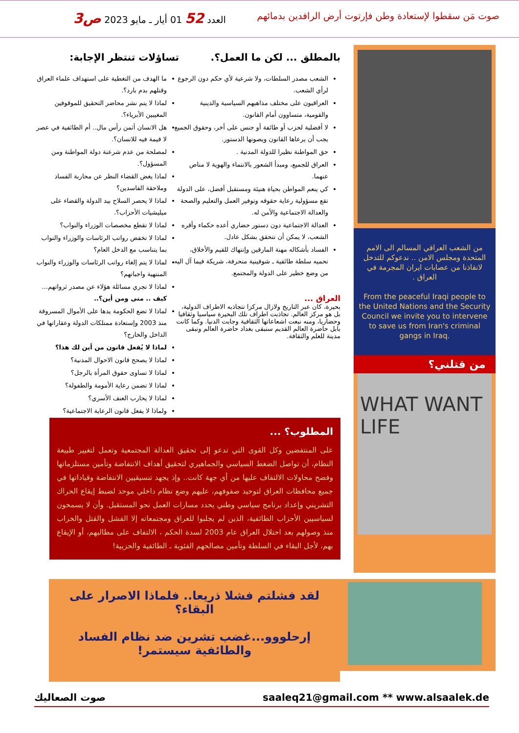صوت مَن سقطوا لإستعادة وطن فإرتوت أرض الرافدين بدمائهم
العدد 52 01 أيار ـ مايو 2023 ص3
من الشعب العراقي المسالم الى الامم المتحدة ومجلس الامن .. ندعوكم للتدخل لانقاذنا من عصابات ايران المجرمة في العراق .
From the peaceful Iraqi people to the United Nations and the Security Council we invite you to intervene to save us from Iran's criminal gangs in Iraq.
من قتلني؟
WHAT WANT LIFE
بالمطلق ... لكن ما العمل؟.
الشعب مصدر السلطات، ولا شرعية لأي حكم دون الرجوع لرأي الشعب.
العراقيون على مختلف مذاهبهم السياسية والدينية والقومية، متساوون أمام القانون.
لا أفضلية لحزب أو طائفة أو جنس على أخر، وحقوق الجميع يجب أن يرعاها القانون ويصونها الدستور.
حق المواطنة نظيرا للدولة المدنية .
العراق للجميع، ومبدأ الشعور بالانتماء والهوية لا مناص عنهما.
كي ينعم المواطن بحياة هنيئة ومستقبل أفضل، على الدولة تقع مسؤولية رعاية حقوقه وتوفير العمل والتعليم والصحة والعدالة الاجتماعية والأمن له.
العدالة الاجتماعية دون دستور حضاري أعده حكماء وأقره الشعب، لا يمكن أن تتحقق بشكل عادل.
الفساد بأشكاله مهنة المارقين وإنتهاك للقيم والأخلاق، تحميه سلطة طائفية ـ شوفينية منحرفة، شريكة فيما آل اليه من وضع خطير على الدولة والمجتمع.
العراق ...
بحيرة، كان عبر التاريخ ولازال مركزا تتجاذبه الاطراف الدولية، بل هو مركز العالم. تجاذبت اطراف تلك البحيرة سياسيا وثقافيا وحضاريا، ومنه نبعت اشعاعاتها الثقافية وجابت الدنيا. وكما كانت بابل حاضرة العالم القديم ستبقى بغداد حاضرة العالم وتبقى مدينة للعلم والثقافة.
تساؤلات تنتظر الإجابة:
ما الهدف من التغطية على استهداف علماء العراق وقتلهم بدم بارد؟.
لماذا لا يتم نشر محاضر التحقيق للموقوفين المغيبين الأبرياء؟.
هل الانسان أثمن رأس مال.. أم الطائفية في عصر لا قيمة فيه للانسان؟.
لمصلحة من عدم شرعنة دولة المواطنة ومن المسؤول؟.
لماذا يغض القضاء النظر عن محاربة الفساد وملاحقة الفاسدين؟
لماذا لا يحصر السلاح بيد الدولة والقضاء على ميليشيات الأحزاب؟.
لماذا لا تقطع مخصصات الوزراء والنواب؟
لماذا لا تخفض رواتب الرئاسات والوزراء والنواب بما يتناسب مع الدخل العام؟
لماذا لا يتم إلغاء رواتب الرئاسات والوزراء والنواب المنتهية واجباتهم؟
لماذا لا تجري مسائلة هؤلاء عن مصدر ثرواتهم... كيف .. متى ومن أين؟..
لماذا لا تضع الحكومة يدها على الأموال المسروقة منذ 2003 وإستعادة ممتلكات الدولة وعقاراتها في الداخل والخارج؟
لماذا لا يُفعل قانون من أين لك هذا؟
لماذا لا يصحح قانون الاحوال المدنية؟
لماذا لا تساوى حقوق المرأة بالرجل؟
لماذا لا تضمن رعاية الأمومة والطفولة؟
لماذا لا يحارب العنف الأسري؟
ولماذا لا يفعل قانون الرعاية الاجتماعية؟
المطلوب؟ ...
على المنتفضين وكل القوى التي تدعو إلى تحقيق العدالة المجتمعية وتعمل لتغيير طبيعة النظام، أن تواصل الضغط السياسي والجماهيري لتحقيق أهداف الانتفاضة وتأمين مستلزماتها وفضح محاولات الالتفاف عليها من أي جهة كانت.. وإذ يجهد تنسيقيين الانتفاضة وقياداتها في جميع محافظات العراق لتوحيد صفوفهم، عليهم وضع نظام داخلي موحد لضبط إيقاع الحراك التشريني وإعداد برنامج سياسي وطني يحدد مسارات العمل نحو المستقبل. وأن لا يسمحون لسياسيين الأحزاب الطائفية، الذين لم يجلبوا للعراق ومجتمعاته إلا الفشل والقتل والخراب منذ وصولهم بعد احتلال العراق عام 2003 لسدة الحكم ، الالتفاف على مطالبهم، أو الإيقاع بهم، لأجل البقاء في السلطة وتأمين مصالحهم الفئوية ـ الطائفية والحزبية!
لقد فشلتم فشلا ذريعا.. فلماذا الاصرار على البقاء؟
إرحلووو...غضب تشرين ضد نظام الفساد
والطائفية سيستمر!
صوت الصعاليك saaleq21@gmail.com ** www.alsaalek.de